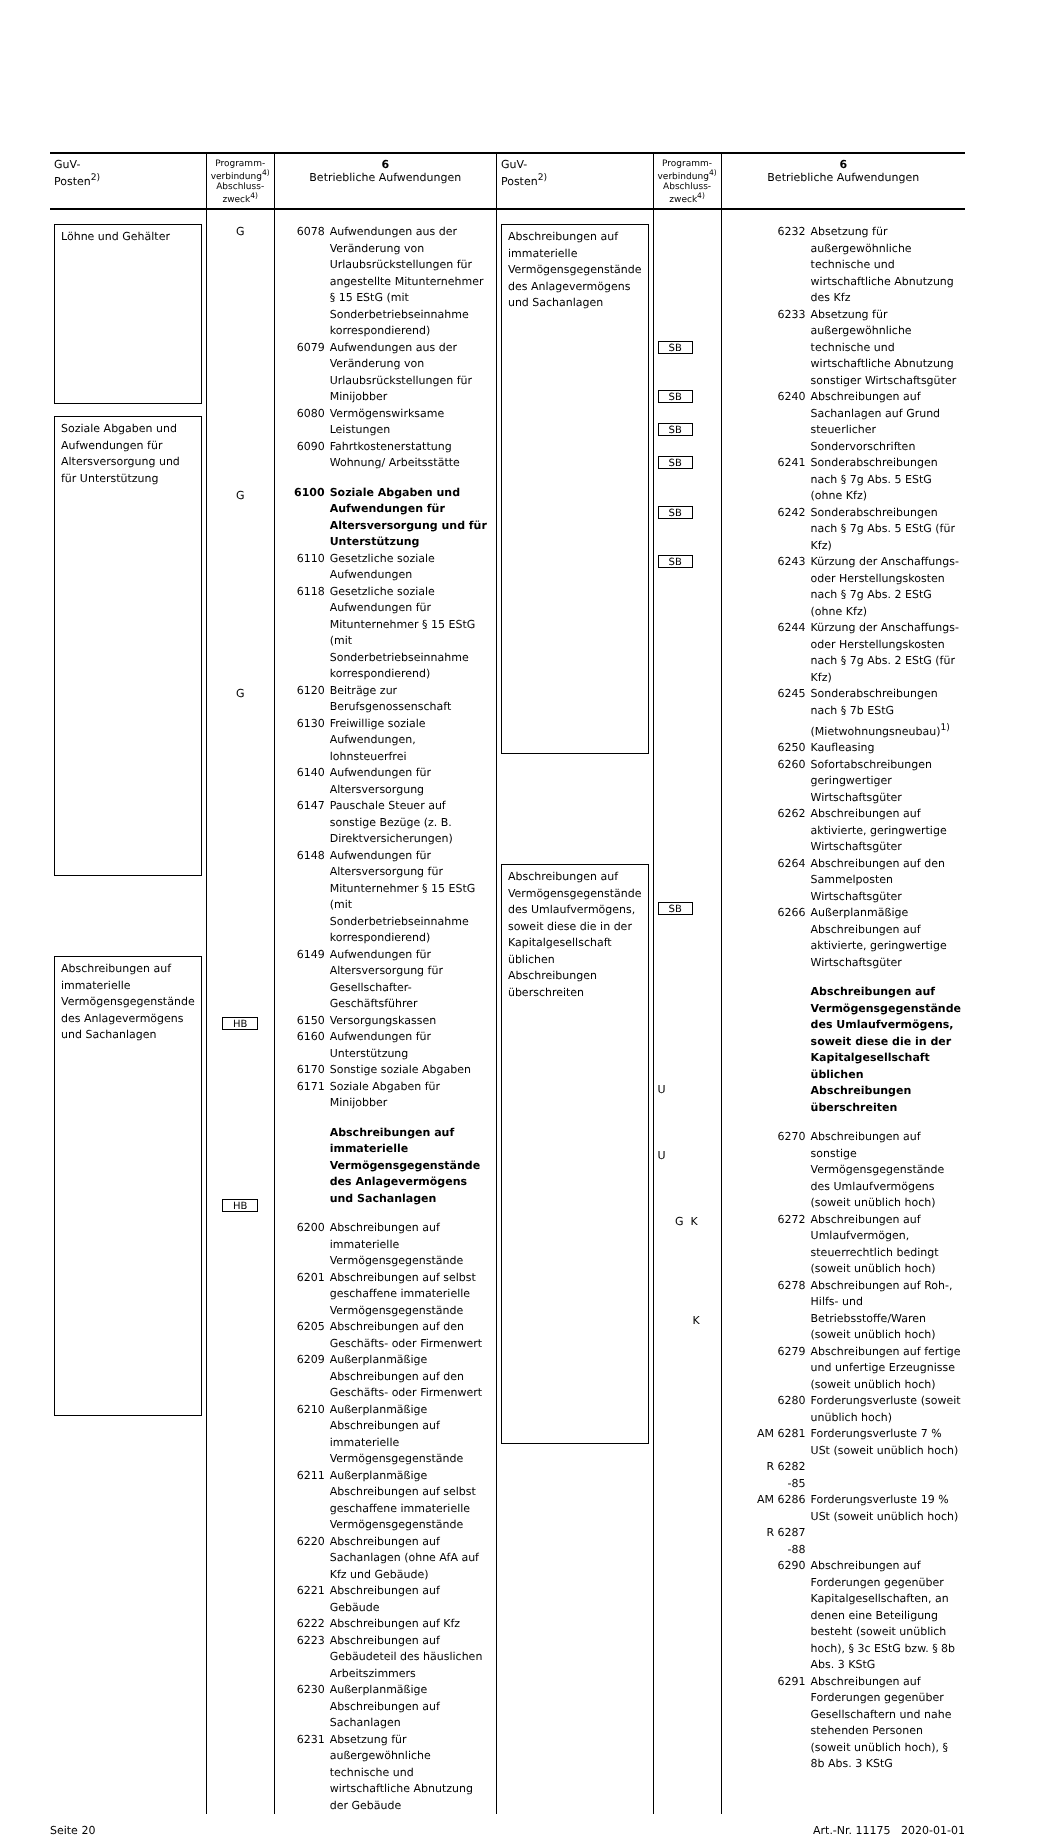| GuV- Posten<sup>2)</sup> | Programm- verbindung<sup>4)</sup> Abschluss- zweck<sup>4)</sup> | 6 Betriebliche Aufwendungen | GuV- Posten<sup>2)</sup> | Programm- verbindung<sup>4)</sup> Abschluss- zweck<sup>4)</sup> | 6 Betriebliche Aufwendungen |
| --- | --- | --- | --- | --- | --- |
| Löhne und Gehälter Soziale Abgaben und Aufwendungen für Altersversorgung und für Unterstützung Abschreibungen auf immaterielle Vermögensgegenstände des Anlagevermögens und Sachanlagen | G G G HB HB | 6078 Aufwendungen aus der Veränderung von Urlaubsrückstellungen für angestellte Mitunternehmer § 15 EStG (mit Sonderbetriebseinnahme korrespondierend) 6079 Aufwendungen aus der Veränderung von Urlaubsrückstellungen für Minijobber 6080 Vermögenswirksame Leistungen 6090 Fahrtkostenerstattung Wohnung/ Arbeitsstätte 6100 Soziale Abgaben und Aufwendungen für Altersversorgung und für Unterstützung 6110 Gesetzliche soziale Aufwendungen 6118 Gesetzliche soziale Aufwendungen für Mitunternehmer § 15 EStG (mit Sonderbetriebseinnahme korrespondierend) 6120 Beiträge zur Berufsgenossenschaft 6130 Freiwillige soziale Aufwendungen, lohnsteuerfrei 6140 Aufwendungen für Altersversorgung 6147 Pauschale Steuer auf sonstige Bezüge (z. B. Direktversicherungen) 6148 Aufwendungen für Altersversorgung für Mitunternehmer § 15 EStG (mit Sonderbetriebseinnahme korrespondierend) 6149 Aufwendungen für Altersversorgung für Gesellschafter-Geschäftsführer 6150 Versorgungskassen 6160 Aufwendungen für Unterstützung 6170 Sonstige soziale Abgaben 6171 Soziale Abgaben für Minijobber Abschreibungen auf immaterielle Vermögensgegenstände des Anlagevermögens und Sachanlagen 6200 Abschreibungen auf immaterielle Vermögensgegenstände 6201 Abschreibungen auf selbst geschaffene immaterielle Vermögensgegenstände 6205 Abschreibungen auf den Geschäfts- oder Firmenwert 6209 Außerplanmäßige Abschreibungen auf den Geschäfts- oder Firmenwert 6210 Außerplanmäßige Abschreibungen auf immaterielle Vermögensgegenstände 6211 Außerplanmäßige Abschreibungen auf selbst geschaffene immaterielle Vermögensgegenstände 6220 Abschreibungen auf Sachanlagen (ohne AfA auf Kfz und Gebäude) 6221 Abschreibungen auf Gebäude 6222 Abschreibungen auf Kfz 6223 Abschreibungen auf Gebäudeteil des häuslichen Arbeitszimmers 6230 Außerplanmäßige Abschreibungen auf Sachanlagen 6231 Absetzung für außergewöhnliche technische und wirtschaftliche Abnutzung der Gebäude | Abschreibungen auf immaterielle Vermögensgegenstände des Anlagevermögens und Sachanlagen Abschreibungen auf Vermögensgegenstände des Umlaufvermögens, soweit diese die in der Kapitalgesellschaft üblichen Abschreibungen überschreiten | SB SB SB SB SB SB SB U U G K K | 6232 Absetzung für außergewöhnliche technische und wirtschaftliche Abnutzung des Kfz 6233 Absetzung für außergewöhnliche technische und wirtschaftliche Abnutzung sonstiger Wirtschaftsgüter 6240 Abschreibungen auf Sachanlagen auf Grund steuerlicher Sondervorschriften 6241 Sonderabschreibungen nach § 7g Abs. 5 EStG (ohne Kfz) 6242 Sonderabschreibungen nach § 7g Abs. 5 EStG (für Kfz) 6243 Kürzung der Anschaffungs- oder Herstellungskosten nach § 7g Abs. 2 EStG (ohne Kfz) 6244 Kürzung der Anschaffungs- oder Herstellungskosten nach § 7g Abs. 2 EStG (für Kfz) 6245 Sonderabschreibungen nach § 7b EStG (Mietwohnungsneubau)<sup>1)</sup> 6250 Kaufleasing 6260 Sofortabschreibungen geringwertiger Wirtschaftsgüter 6262 Abschreibungen auf aktivierte, geringwertige Wirtschaftsgüter 6264 Abschreibungen auf den Sammelposten Wirtschaftsgüter 6266 Außerplanmäßige Abschreibungen auf aktivierte, geringwertige Wirtschaftsgüter Abschreibungen auf Vermögensgegenstände des Umlaufvermögens, soweit diese die in der Kapitalgesellschaft üblichen Abschreibungen überschreiten 6270 Abschreibungen auf sonstige Vermögensgegenstände des Umlaufvermögens (soweit unüblich hoch) 6272 Abschreibungen auf Umlaufvermögen, steuerrechtlich bedingt (soweit unüblich hoch) 6278 Abschreibungen auf Roh-, Hilfs- und Betriebsstoffe/Waren (soweit unüblich hoch) 6279 Abschreibungen auf fertige und unfertige Erzeugnisse (soweit unüblich hoch) 6280 Forderungsverluste (soweit unüblich hoch) AM 6281 Forderungsverluste 7 % USt (soweit unüblich hoch) R 6282 -85 AM 6286 Forderungsverluste 19 % USt (soweit unüblich hoch) R 6287 -88 6290 Abschreibungen auf Forderungen gegenüber Kapitalgesellschaften, an denen eine Beteiligung besteht (soweit unüblich hoch), § 3c EStG bzw. § 8b Abs. 3 KStG 6291 Abschreibungen auf Forderungen gegenüber Gesellschaftern und nahe stehenden Personen (soweit unüblich hoch), § 8b Abs. 3 KStG |
Seite 20 Art.-Nr. 11175 2020-01-01